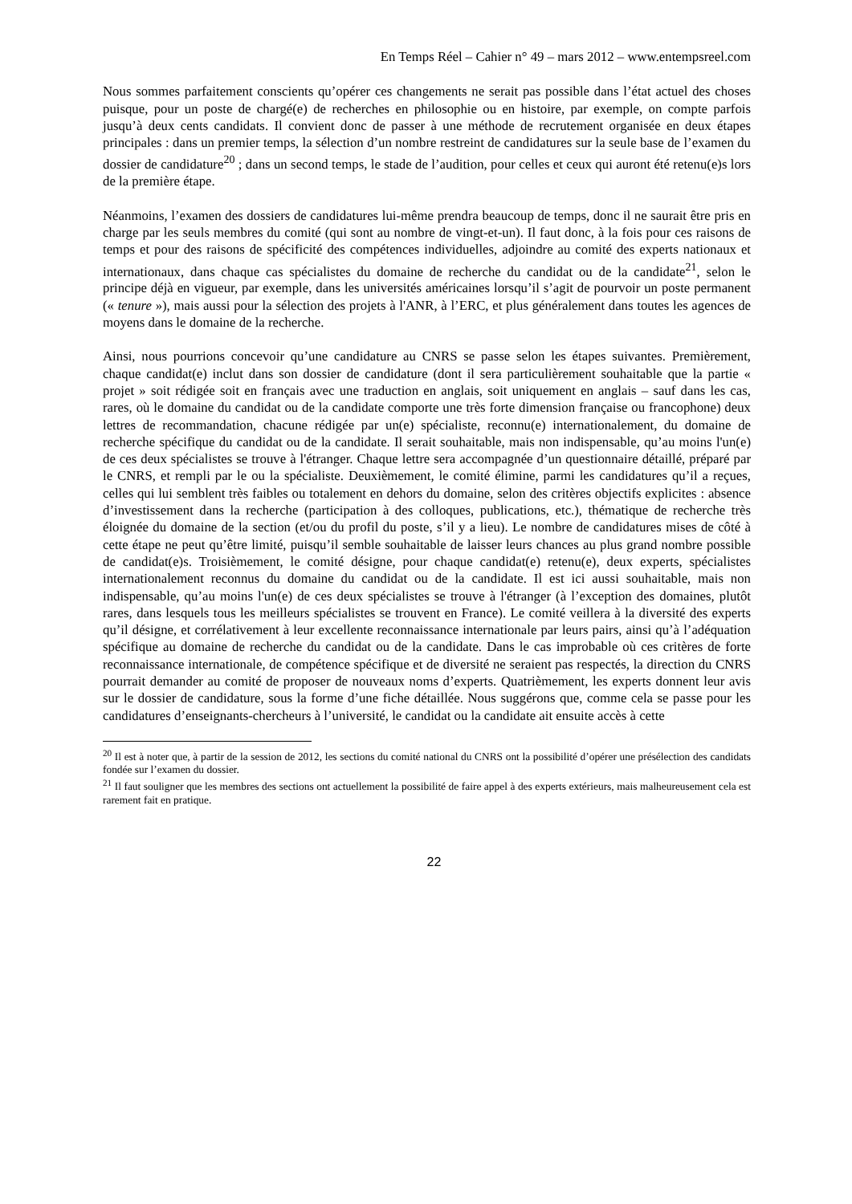En Temps Réel – Cahier n° 49 – mars 2012 – www.entempsreel.com
Nous sommes parfaitement conscients qu’opérer ces changements ne serait pas possible dans l’état actuel des choses puisque, pour un poste de chargé(e) de recherches en philosophie ou en histoire, par exemple, on compte parfois jusqu’à deux cents candidats. Il convient donc de passer à une méthode de recrutement organisée en deux étapes principales : dans un premier temps, la sélection d’un nombre restreint de candidatures sur la seule base de l’examen du dossier de candidature<sup>20</sup> ; dans un second temps, le stade de l’audition, pour celles et ceux qui auront été retenu(e)s lors de la première étape.
Néanmoins, l’examen des dossiers de candidatures lui-même prendra beaucoup de temps, donc il ne saurait être pris en charge par les seuls membres du comité (qui sont au nombre de vingt-et-un). Il faut donc, à la fois pour ces raisons de temps et pour des raisons de spécificité des compétences individuelles, adjoindre au comité des experts nationaux et internationaux, dans chaque cas spécialistes du domaine de recherche du candidat ou de la candidate<sup>21</sup>, selon le principe déjà en vigueur, par exemple, dans les universités américaines lorsqu’il s’agit de pourvoir un poste permanent (« tenure »), mais aussi pour la sélection des projets à l'ANR, à l’ERC, et plus généralement dans toutes les agences de moyens dans le domaine de la recherche.
Ainsi, nous pourrions concevoir qu’une candidature au CNRS se passe selon les étapes suivantes. Premièrement, chaque candidat(e) inclut dans son dossier de candidature (dont il sera particulièrement souhaitable que la partie « projet » soit rédigée soit en français avec une traduction en anglais, soit uniquement en anglais – sauf dans les cas, rares, où le domaine du candidat ou de la candidate comporte une très forte dimension française ou francophone) deux lettres de recommandation, chacune rédigée par un(e) spécialiste, reconnu(e) internationalement, du domaine de recherche spécifique du candidat ou de la candidate. Il serait souhaitable, mais non indispensable, qu’au moins l'un(e) de ces deux spécialistes se trouve à l'étranger. Chaque lettre sera accompagnée d’un questionnaire détaillé, préparé par le CNRS, et rempli par le ou la spécialiste. Deuxièmement, le comité élimine, parmi les candidatures qu’il a reçues, celles qui lui semblent très faibles ou totalement en dehors du domaine, selon des critères objectifs explicites : absence d’investissement dans la recherche (participation à des colloques, publications, etc.), thématique de recherche très éloignée du domaine de la section (et/ou du profil du poste, s’il y a lieu). Le nombre de candidatures mises de côté à cette étape ne peut qu’être limité, puisqu’il semble souhaitable de laisser leurs chances au plus grand nombre possible de candidat(e)s. Troisièmement, le comité désigne, pour chaque candidat(e) retenu(e), deux experts, spécialistes internationalement reconnus du domaine du candidat ou de la candidate. Il est ici aussi souhaitable, mais non indispensable, qu’au moins l'un(e) de ces deux spécialistes se trouve à l'étranger (à l’exception des domaines, plutôt rares, dans lesquels tous les meilleurs spécialistes se trouvent en France). Le comité veillera à la diversité des experts qu’il désigne, et corrélativement à leur excellente reconnaissance internationale par leurs pairs, ainsi qu’à l’adéquation spécifique au domaine de recherche du candidat ou de la candidate. Dans le cas improbable où ces critères de forte reconnaissance internationale, de compétence spécifique et de diversité ne seraient pas respectés, la direction du CNRS pourrait demander au comité de proposer de nouveaux noms d’experts. Quatrièmement, les experts donnent leur avis sur le dossier de candidature, sous la forme d’une fiche détaillée. Nous suggérons que, comme cela se passe pour les candidatures d’enseignants-chercheurs à l’université, le candidat ou la candidate ait ensuite accès à cette
<sup>20</sup> Il est à noter que, à partir de la session de 2012, les sections du comité national du CNRS ont la possibilité d’opérer une présélection des candidats fondée sur l’examen du dossier.
<sup>21</sup> Il faut souligner que les membres des sections ont actuellement la possibilité de faire appel à des experts extérieurs, mais malheureusement cela est rarement fait en pratique.
22